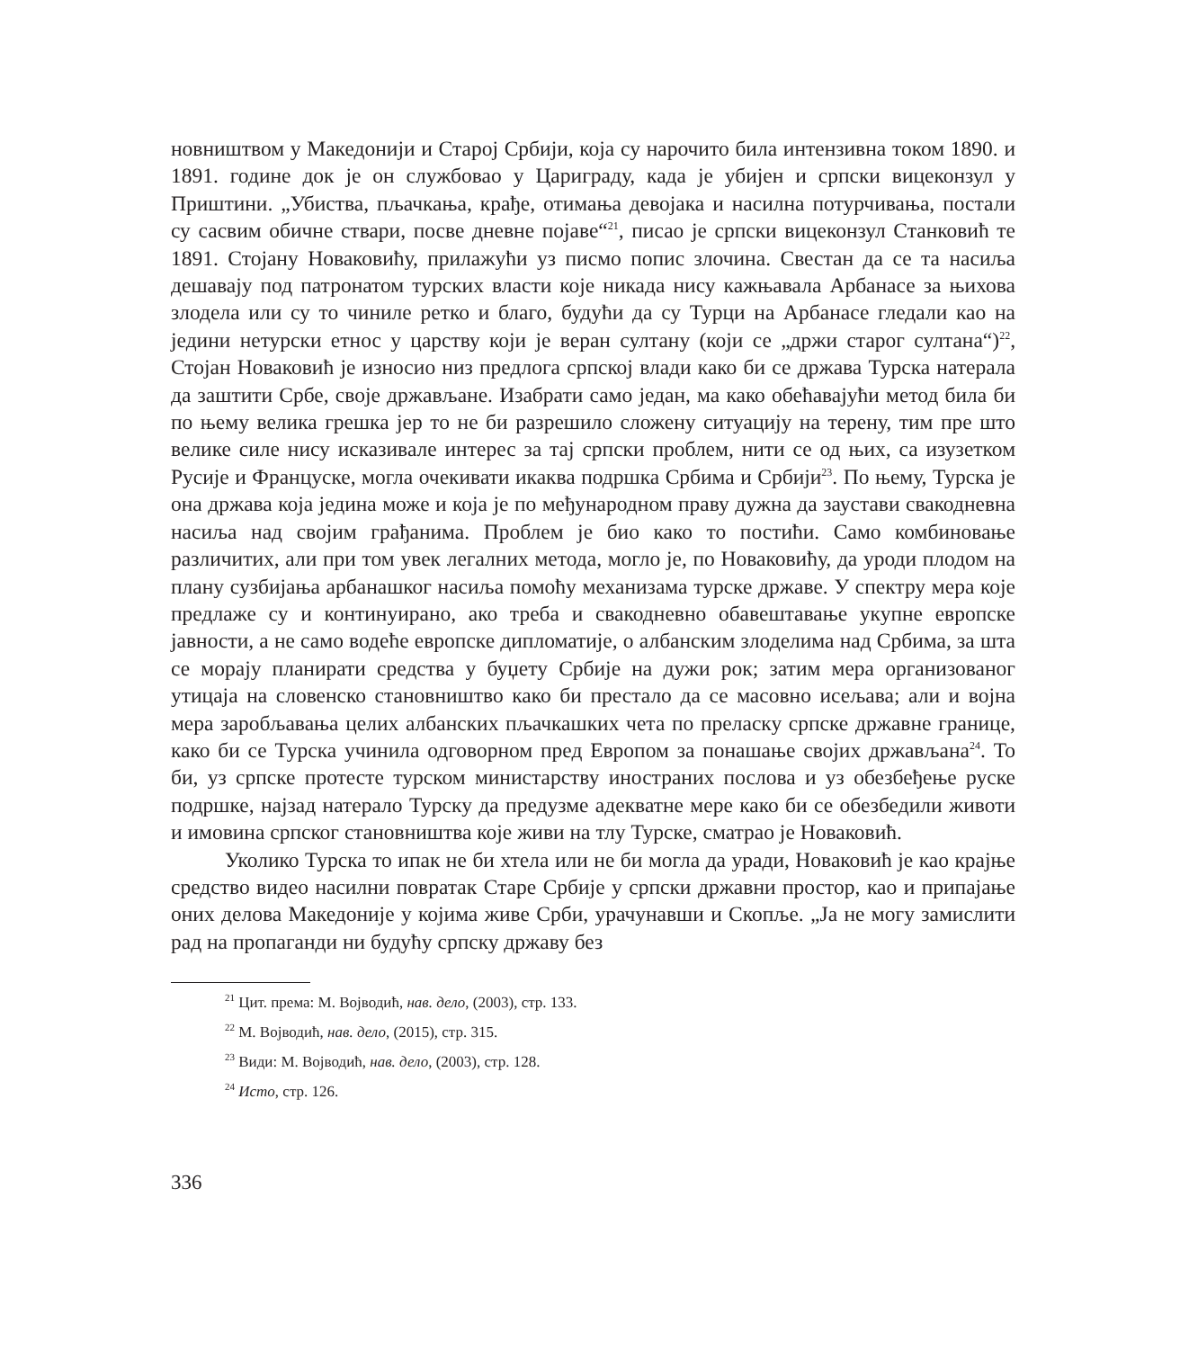новништвом у Македонији и Старој Србији, која су нарочито била интензивна током 1890. и 1891. године док је он службовао у Цариграду, када је убијен и српски вицеконзул у Приштини. „Убиства, пљачкања, крађе, отимања девојака и насилна потурчивања, постали су сасвим обичне ствари, посве дневне појаве“<sup>21</sup>, писао је српски вицеконзул Станковић те 1891. Стојану Новаковићу, прилажући уз писмо попис злочина. Свестан да се та насиља дешавају под патронатом турских власти које никада нису кажњавала Арбанасе за њихова злодела или су то чиниле ретко и благо, будући да су Турци на Арбанасе гледали као на једини нетурски етнос у царству који је веран султану (који се „држи старог султана“)<sup>22</sup>, Стојан Новаковић је износио низ предлога српској влади како би се држава Турска натерала да заштити Србе, своје држављане. Изабрати само један, ма како обећавајући метод била би по њему велика грешка јер то не би разрешило сложену ситуацију на терену, тим пре што велике силе нису исказивале интерес за тај српски проблем, нити се од њих, са изузетком Русије и Француске, могла очекивати икаква подршка Србима и Србији<sup>23</sup>. По њему, Турска је она држава која једина може и која је по међународном праву дужна да заустави свакодневна насиља над својим грађанима. Проблем је био како то постићи. Само комбиновање различитих, али при том увек легалних метода, могло је, по Новаковићу, да уроди плодом на плану сузбијања арбанашког насиља помоћу механизама турске државе. У спектру мера које предлаже су и континуирано, ако треба и свакодневно обавештавање укупне европске јавности, а не само водеће европске дипломатије, о албанским злоделима над Србима, за шта се морају планирати средства у буџету Србије на дужи рок; затим мера организованог утицаја на словенско становништво како би престало да се масовно исељава; али и војна мера заробљавања целих албанских пљачкашких чета по преласку српске државне границе, како би се Турска учинила одговорном пред Европом за понашање својих држављана<sup>24</sup>. То би, уз српске протесте турском министарству иностраних послова и уз обезбеђење руске подршке, најзад натерало Турску да предузме адекватне мере како би се обезбедили животи и имовина српског становништва које живи на тлу Турске, сматрао је Новаковић.
Уколико Турска то ипак не би хтела или не би могла да уради, Новаковић је као крајње средство видео насилни повратак Старе Србије у српски државни простор, као и припајање оних делова Македоније у којима живе Срби, урачунавши и Скопље. „Ја не могу замислити рад на пропаганди ни будућу српску државу без
<sup>21</sup> Цит. према: М. Војводић, нав. дело, (2003), стр. 133.
<sup>22</sup> М. Војводић, нав. дело, (2015), стр. 315.
<sup>23</sup> Види: М. Војводић, нав. дело, (2003), стр. 128.
<sup>24</sup> Исто, стр. 126.
336